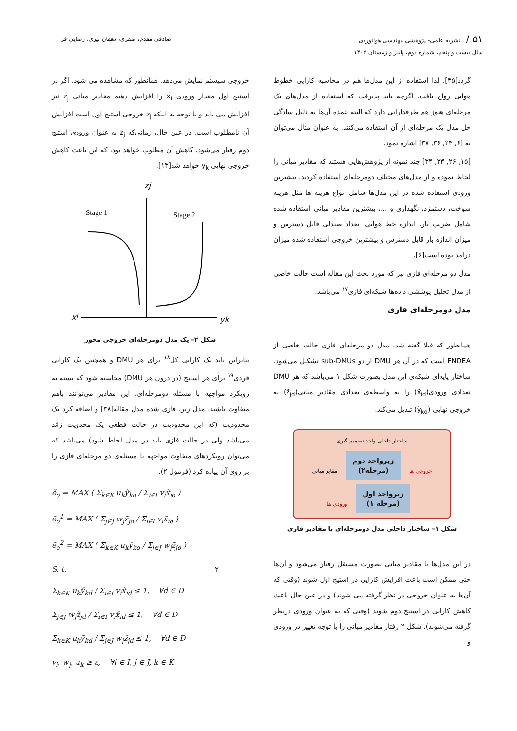۵۱ / نشریه علمی- پژوهشی مهندسی هوانوردی
سال بیست و پنجم، شماره دوم، پاییز و زمستان ۱۴۰۲
صادقی مقدم، صفری، دهقان نیری، رضایی فر
گردد[۳۵]. لذا استفاده از این مدل‌ها هم در محاسبه کارایی خطوط هوایی رواج یافت. اگرچه باید پذیرفت که استفاده از مدل‌های یک مرحله‌ای هنوز هم طرفدارانی دارد که البته عمده آن‌ها به دلیل سادگی حل مدل یک مرحله‌ای از آن استفاده می‌کنند. به عنوان مثال می‌توان به [۶, ۲۴, ۳۶, ۳۷] اشاره نمود.
[۱۵, ۲۶, ۳۳, ۳۴] چند نمونه از پژوهش‌هایی هستند که مقادیر میانی را لحاظ نموده و از مدل‌های مختلف دومرحله‌ای استفاده کردند. بیشترین ورودی استفاده شده در این مدل‌ها شامل انواع هزینه ها مثل هزینه سوخت، دستمزد، نگهداری و ...، بیشترین مقادیر میانی استفاده شده شامل ضریب بار، اندازه خط هوایی، تعداد صندلی قابل دسترس و میزان اندازه بار قابل دسترس و بیشترین خروجی استفاده شده میزان درامد بوده است[۶].
مدل دو مرحله‌ای فازی نیز که مورد بحث این مقاله است حالت خاصی از مدل تحلیل پوششی داده‌ها شبکه‌ای فازی<sup>۱۷</sup> می‌باشد.
مدل دومرحله‌ای فازی
همانطور که قبلا گفته شد، مدل دو مرحله‌ای فازی حالت خاصی از FNDEA است که در آن هر DMU از دو sub-DMUs تشکیل می‌شود. ساختار پایه‌ای شبکه‌ی این مدل بصورت شکل ۱ می‌باشد که هر DMU تعدادی ورودی(x̃<sub>id</sub>) را به واسطه‌ی تعدادی مقادیر میانی(z̃<sub>jd</sub>) به خروجی نهایی (ỹ<sub>kd</sub>) تبدیل می‌کند.
ساختار داخلی واحد تصمیم گیری
خروجی ها زیرواحد دوم
(مرحله۲) مقایر میانی زیرواحد اول
(مرحله ۱) ورودی ها
شکل ۱– ساختار داخلی مدل دومرحله‌ای با مقادیر فازی
در این مدل‌ها با مقادیر میانی بصورت مستقل رفتار می‌شود و آن‌ها حتی ممکن است باعث افزایش کارایی در استیج اول شوند (وقتی که آن‌ها به عنوان خروجی در نظر گرفته می شوند) و در عین حال باعث کاهش کارایی در استیج دوم شوند (وقتی که به عنوان ورودی درنظر گرفته می‌شوند). شکل ۲ رفتار مقادیر میانی را با توجه تغییر در ورودی و
خروجی سیستم نمایش می‌دهد. همانطور که مشاهده می شود، اگر در استیج اول مقدار ورودی x<sub>i</sub> را افزایش دهیم مقادیر میانی z<sub>j</sub> نیز افزایش می یابد و با توجه به اینکه z<sub>j</sub> خروجی استیج اول است افزایش آن نامطلوب است. در عین حال، زمانی‌که z<sub>j</sub> به عنوان ورودی استیج دوم رفتار می‌شود، کاهش آن مطلوب خواهد بود، که این باعث کاهش خروجی نهایی y<sub>k</sub> خواهد شد[۱۳].
zj
Stage 1
Stage 2
xi
yk
شکل ۲– یک مدل دومرحله‌ای خروجی محور
بنابراین باید یک کارایی کل<sup>۱۸</sup> برای هر DMU و همچنین یک کارایی فردی<sup>۱۹</sup> برای هر استیج (در درون هر DMU) محاسبه شود که بسته به رویکرد مواجهه با مسئله دومرحله‌ای، این مقادیر می‌توانند باهم متفاوت باشند. مدل زیر، فازی شده مدل مقاله[۳۸] و اضافه کرد یک محدودیت (که این محدودیت در حالت قطعی یک محدویت زائد می‌باشد ولی در حالت فازی باید در مدل لحاظ شود) می‌باشد که می‌توان رویکردهای متفاوت مواجهه با مسئله‌ی دو مرحله‌ای فازی را بر روی آن پیاده کرد (فرمول ۲).
ẽ<sub>o</sub> = MAX ( Σ<sub>k∈K</sub> u<sub>k</sub>ỹ<sub>ko</sub> / Σ<sub>i∈I</sub> v<sub>i</sub>x̃<sub>io</sub> )
ẽ<sub>o</sub><sup>1</sup> = MAX ( Σ<sub>j∈J</sub> w<sub>j</sub>z̃<sub>jo</sub> / Σ<sub>i∈I</sub> v<sub>i</sub>x̃<sub>io</sub> )
ẽ<sub>o</sub><sup>2</sup> = MAX ( Σ<sub>k∈K</sub> u<sub>k</sub>ỹ<sub>ko</sub> / Σ<sub>j∈J</sub> w<sub>j</sub>z̃<sub>jo</sub> )
S. t. ۲
Σ<sub>k∈K</sub> u<sub>k</sub>ỹ<sub>kd</sub> / Σ<sub>i∈I</sub> v<sub>i</sub>x̃<sub>id</sub> ≤ 1, ∀d ∈ D
Σ<sub>j∈J</sub> w<sub>j</sub>z̃<sub>jd</sub> / Σ<sub>i∈I</sub> v<sub>i</sub>x̃<sub>id</sub> ≤ 1, ∀d ∈ D
Σ<sub>k∈K</sub> u<sub>k</sub>ỹ<sub>kd</sub> / Σ<sub>j∈J</sub> w<sub>j</sub>z̃<sub>jd</sub> ≤ 1, ∀d ∈ D
v<sub>i</sub>, w<sub>j</sub>, u<sub>k</sub> ≥ ε, ∀i ∈ I, j ∈ J, k ∈ K